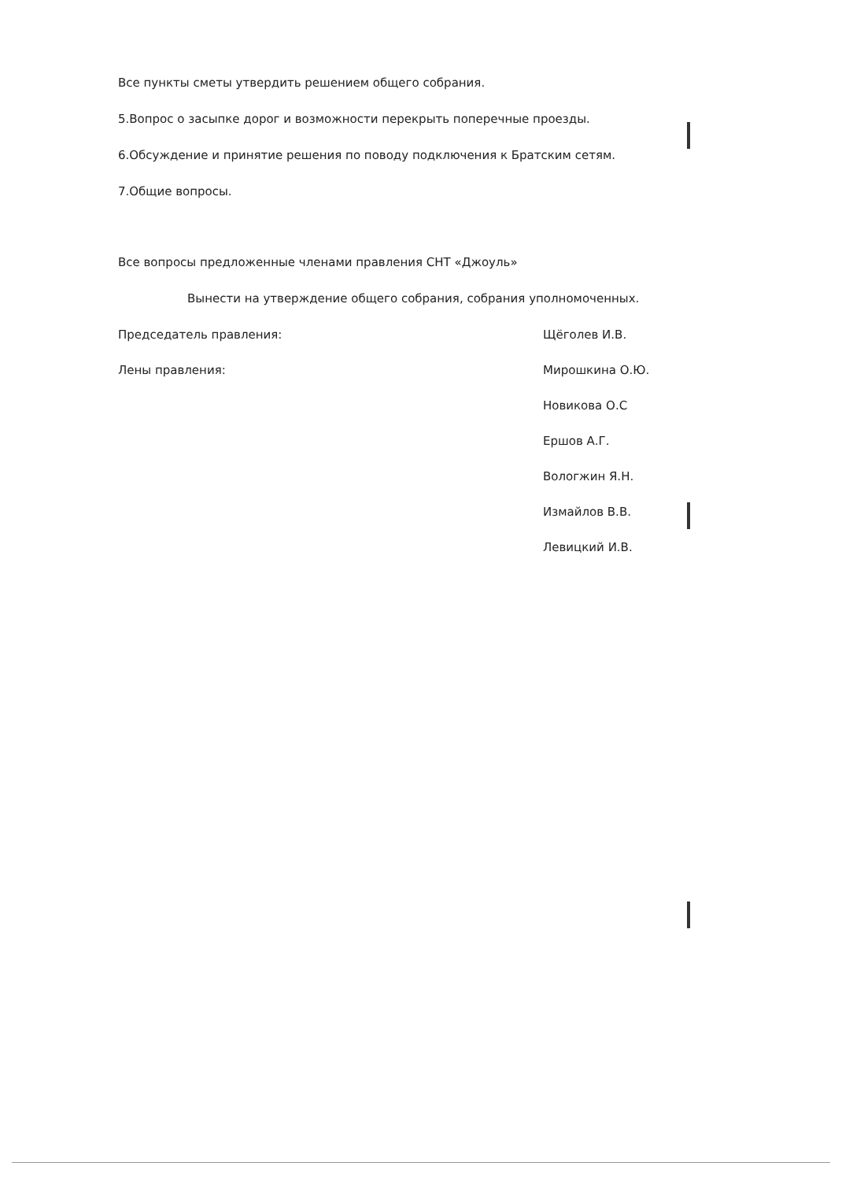Все пункты сметы утвердить решением общего собрания.
5.Вопрос о засыпке дорог и возможности перекрыть поперечные проезды.
6.Обсуждение и принятие решения по поводу подключения к Братским сетям.
7.Общие вопросы.
Все вопросы предложенные членами правления СНТ «Джоуль»
Вынести на утверждение общего собрания, собрания уполномоченных.
Председатель правления: Щёголев И.В.
Лены правления: Мирошкина О.Ю.
Новикова О.С
Ершов А.Г.
Вологжин Я.Н.
Измайлов В.В.
Левицкий И.В.